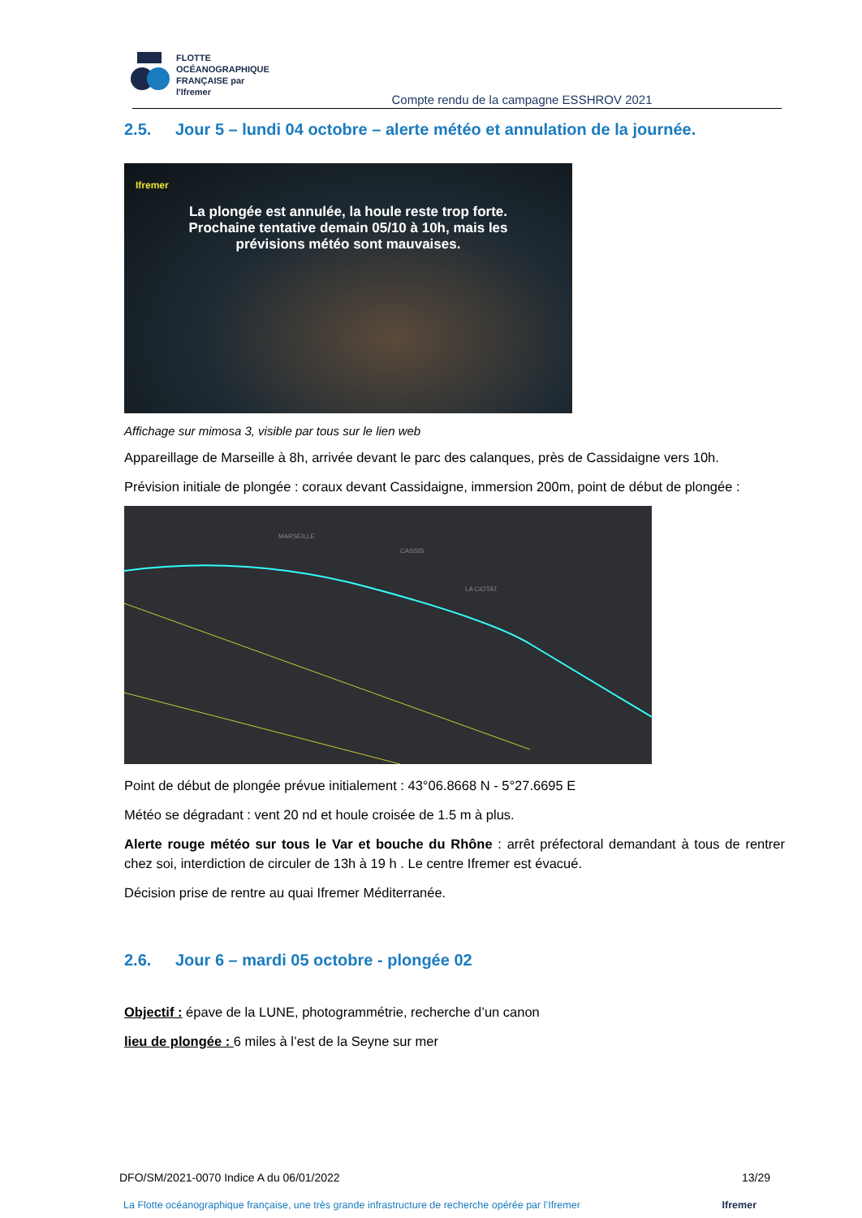FLOTTE
OCÉANOGRAPHIQUE
FRANÇAISE par l'Ifremer
Compte rendu de la campagne ESSHROV 2021
2.5. Jour 5 – lundi 04 octobre – alerte météo et annulation de la journée.
Ifremer
La plongée est annulée, la houle reste trop forte.
Prochaine tentative demain 05/10 à 10h, mais les
prévisions météo sont mauvaises.
Affichage sur mimosa 3, visible par tous sur le lien web
Appareillage de Marseille à 8h, arrivée devant le parc des calanques, près de Cassidaigne vers 10h.
Prévision initiale de plongée : coraux devant Cassidaigne, immersion 200m, point de début de plongée :
MARSEILLE
CASSIS
LA CIOTAT
Point de début de plongée prévue initialement : 43°06.8668 N - 5°27.6695 E
Météo se dégradant : vent 20 nd et houle croisée de 1.5 m à plus.
Alerte rouge météo sur tous le Var et bouche du Rhône : arrêt préfectoral demandant à tous de rentrer chez soi, interdiction de circuler de 13h à 19 h . Le centre Ifremer est évacué.
Décision prise de rentre au quai Ifremer Méditerranée.
2.6. Jour 6 – mardi 05 octobre - plongée 02
Objectif : épave de la LUNE, photogrammétrie, recherche d’un canon
lieu de plongée : 6 miles à l’est de la Seyne sur mer
DFO/SM/2021-0070 Indice A du 06/01/2022 13/29
La Flotte océanographique française, une très grande infrastructure de recherche opérée par l’Ifremer Ifremer